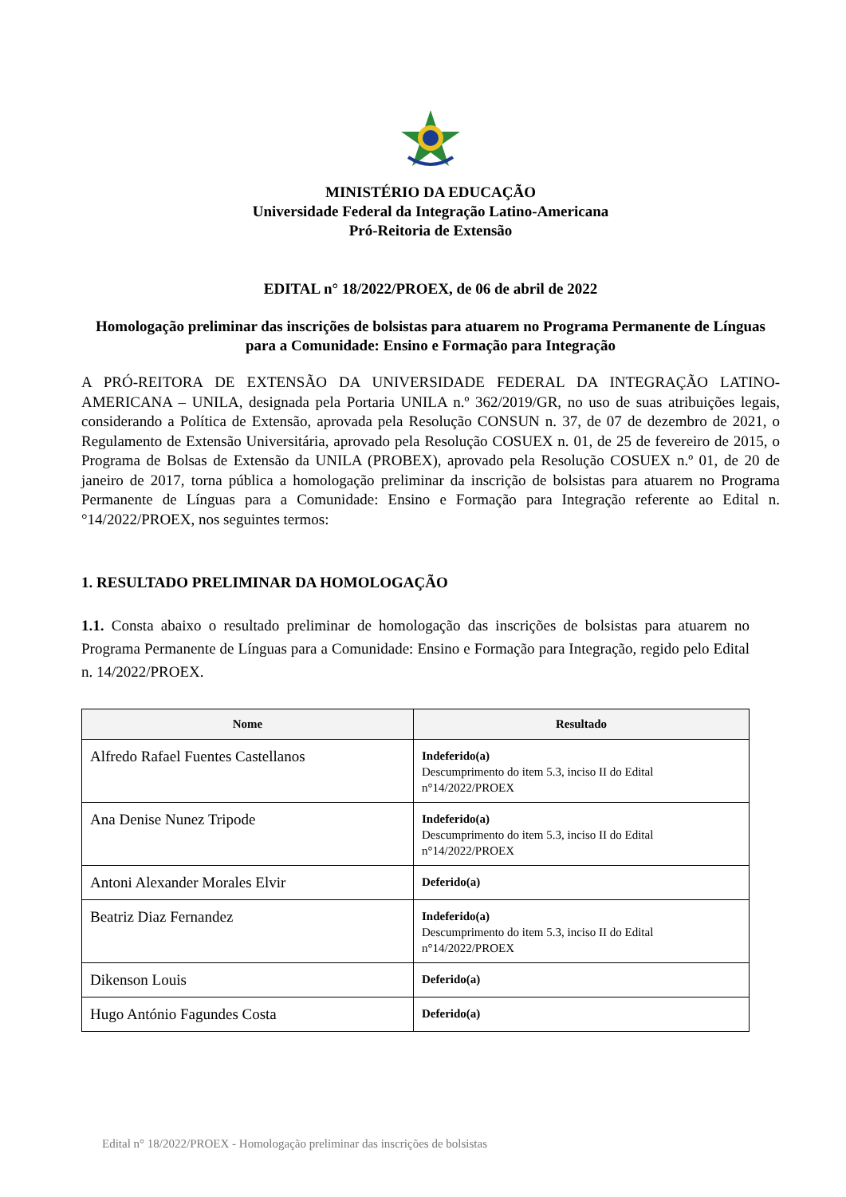MINISTÉRIO DA EDUCAÇÃO
Universidade Federal da Integração Latino-Americana
Pró-Reitoria de Extensão
EDITAL n° 18/2022/PROEX, de 06 de abril de 2022
Homologação preliminar das inscrições de bolsistas para atuarem no Programa Permanente de Línguas para a Comunidade: Ensino e Formação para Integração
A PRÓ-REITORA DE EXTENSÃO DA UNIVERSIDADE FEDERAL DA INTEGRAÇÃO LATINO-AMERICANA – UNILA, designada pela Portaria UNILA n.º 362/2019/GR, no uso de suas atribuições legais, considerando a Política de Extensão, aprovada pela Resolução CONSUN n. 37, de 07 de dezembro de 2021, o Regulamento de Extensão Universitária, aprovado pela Resolução COSUEX n. 01, de 25 de fevereiro de 2015, o Programa de Bolsas de Extensão da UNILA (PROBEX), aprovado pela Resolução COSUEX n.º 01, de 20 de janeiro de 2017, torna pública a homologação preliminar da inscrição de bolsistas para atuarem no Programa Permanente de Línguas para a Comunidade: Ensino e Formação para Integração referente ao Edital n.°14/2022/PROEX, nos seguintes termos:
1. RESULTADO PRELIMINAR DA HOMOLOGAÇÃO
1.1. Consta abaixo o resultado preliminar de homologação das inscrições de bolsistas para atuarem no Programa Permanente de Línguas para a Comunidade: Ensino e Formação para Integração, regido pelo Edital n. 14/2022/PROEX.
| Nome | Resultado |
| --- | --- |
| Alfredo Rafael Fuentes Castellanos | Indeferido(a) Descumprimento do item 5.3, inciso II do Edital n°14/2022/PROEX |
| Ana Denise Nunez Tripode | Indeferido(a) Descumprimento do item 5.3, inciso II do Edital n°14/2022/PROEX |
| Antoni Alexander Morales Elvir | Deferido(a) |
| Beatriz Diaz Fernandez | Indeferido(a) Descumprimento do item 5.3, inciso II do Edital n°14/2022/PROEX |
| Dikenson Louis | Deferido(a) |
| Hugo António Fagundes Costa | Deferido(a) |
Edital n° 18/2022/PROEX - Homologação preliminar das inscrições de bolsistas